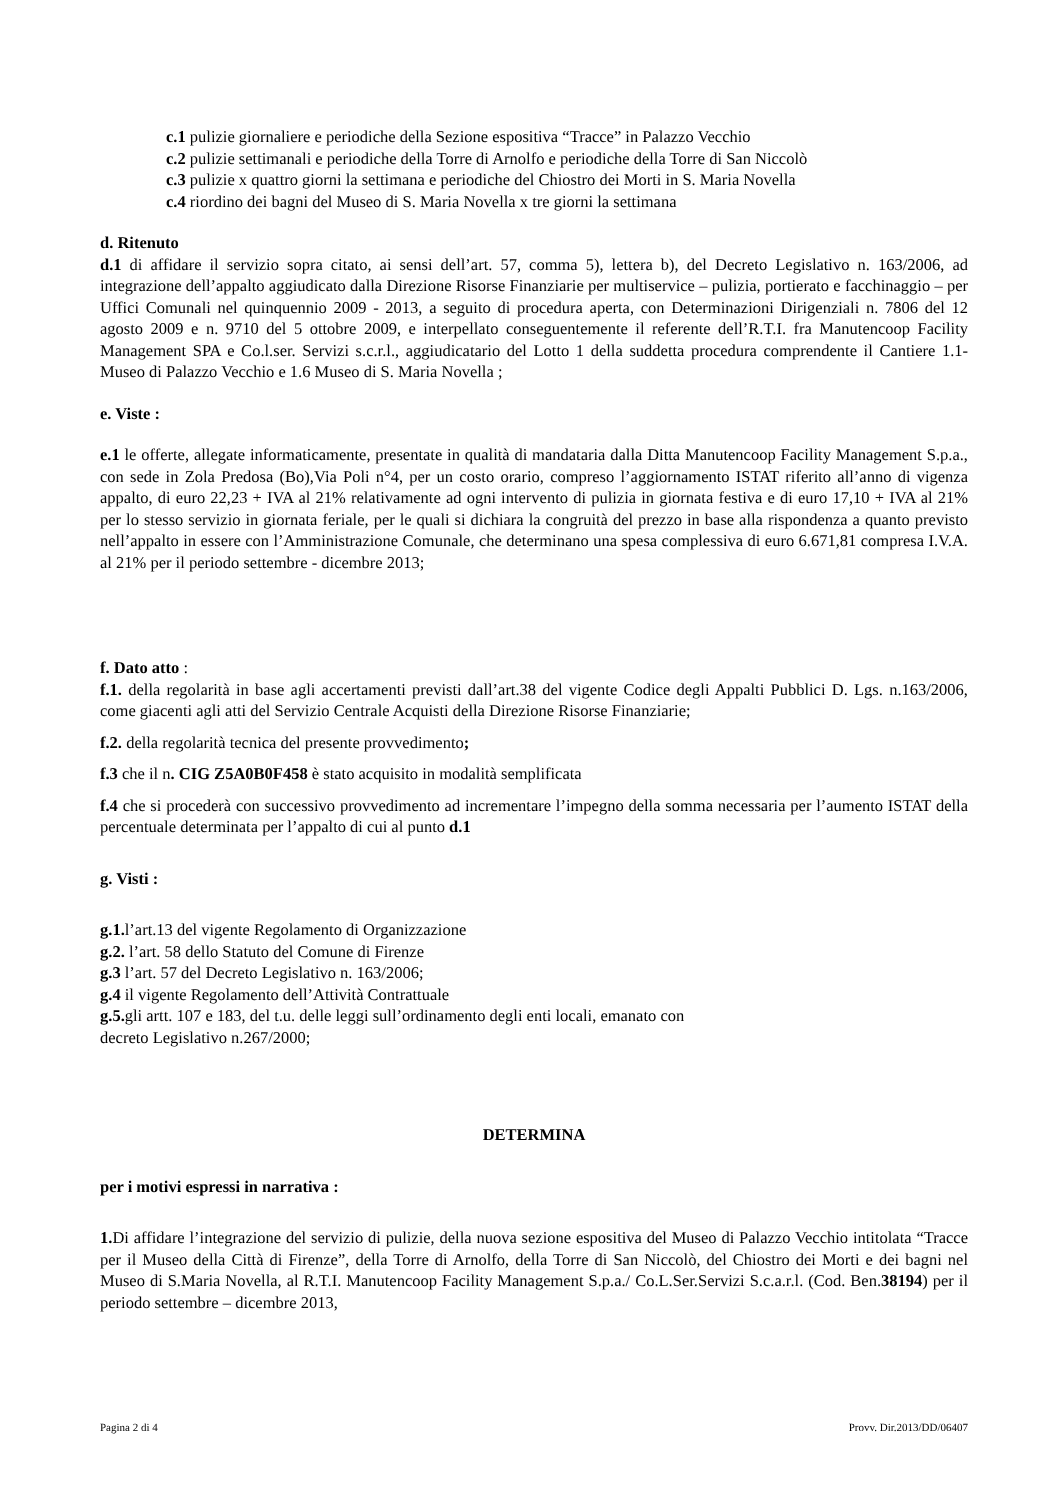c.1 pulizie giornaliere e periodiche della Sezione espositiva “Tracce” in Palazzo Vecchio
c.2 pulizie settimanali e periodiche della Torre di Arnolfo e periodiche della Torre di San Niccolò
c.3 pulizie x quattro giorni la settimana e periodiche del Chiostro dei Morti in S. Maria Novella
c.4 riordino dei bagni del Museo di S. Maria Novella x tre giorni la settimana
d. Ritenuto
d.1 di affidare il servizio sopra citato, ai sensi dell’art. 57, comma 5), lettera b), del Decreto Legislativo n. 163/2006, ad integrazione dell’appalto aggiudicato dalla Direzione Risorse Finanziarie per multiservice – pulizia, portierato e facchinaggio – per Uffici Comunali nel quinquennio 2009 - 2013, a seguito di procedura aperta, con Determinazioni Dirigenziali n. 7806 del 12 agosto 2009 e n. 9710 del 5 ottobre 2009, e interpellato conseguentemente il referente dell’R.T.I. fra Manutencoop Facility Management SPA e Co.l.ser. Servizi s.c.r.l., aggiudicatario del Lotto 1 della suddetta procedura comprendente il Cantiere 1.1- Museo di Palazzo Vecchio e 1.6 Museo di S. Maria Novella ;
e. Viste :
e.1 le offerte, allegate informaticamente, presentate in qualità di mandataria dalla Ditta Manutencoop Facility Management S.p.a., con sede in Zola Predosa (Bo),Via Poli n°4, per un costo orario, compreso l’aggiornamento ISTAT riferito all’anno di vigenza appalto, di euro 22,23 + IVA al 21% relativamente ad ogni intervento di pulizia in giornata festiva e di euro 17,10 + IVA al 21% per lo stesso servizio in giornata feriale, per le quali si dichiara la congruità del prezzo in base alla rispondenza a quanto previsto nell’appalto in essere con l’Amministrazione Comunale, che determinano una spesa complessiva di euro 6.671,81 compresa I.V.A. al 21% per il periodo settembre - dicembre 2013;
f. Dato atto :
f.1. della regolarità in base agli accertamenti previsti dall’art.38 del vigente Codice degli Appalti Pubblici D. Lgs. n.163/2006, come giacenti agli atti del Servizio Centrale Acquisti della Direzione Risorse Finanziarie;
f.2. della regolarità tecnica del presente provvedimento;
f.3 che il n. CIG Z5A0B0F458 è stato acquisito in modalità semplificata
f.4 che si procederà con successivo provvedimento ad incrementare l’impegno della somma necessaria per l’aumento ISTAT della percentuale determinata per l’appalto di cui al punto d.1
g. Visti :
g.1. l’art.13 del vigente Regolamento di Organizzazione
g.2. l’art. 58 dello Statuto del Comune di Firenze
g.3 l’art. 57 del Decreto Legislativo n. 163/2006;
g.4 il vigente Regolamento dell’Attività Contrattuale
g.5. gli artt. 107 e 183, del t.u. delle leggi sull’ordinamento degli enti locali, emanato con
decreto Legislativo n.267/2000;
DETERMINA
per i motivi espressi in narrativa :
1. Di affidare l’integrazione del servizio di pulizie, della nuova sezione espositiva del Museo di Palazzo Vecchio intitolata “Tracce per il Museo della Città di Firenze”, della Torre di Arnolfo, della Torre di San Niccolò, del Chiostro dei Morti e dei bagni nel Museo di S.Maria Novella, al R.T.I. Manutencoop Facility Management S.p.a./ Co.L.Ser.Servizi S.c.a.r.l. (Cod. Ben.38194) per il periodo settembre – dicembre 2013,
Pagina 2 di 4 Provv. Dir.2013/DD/06407